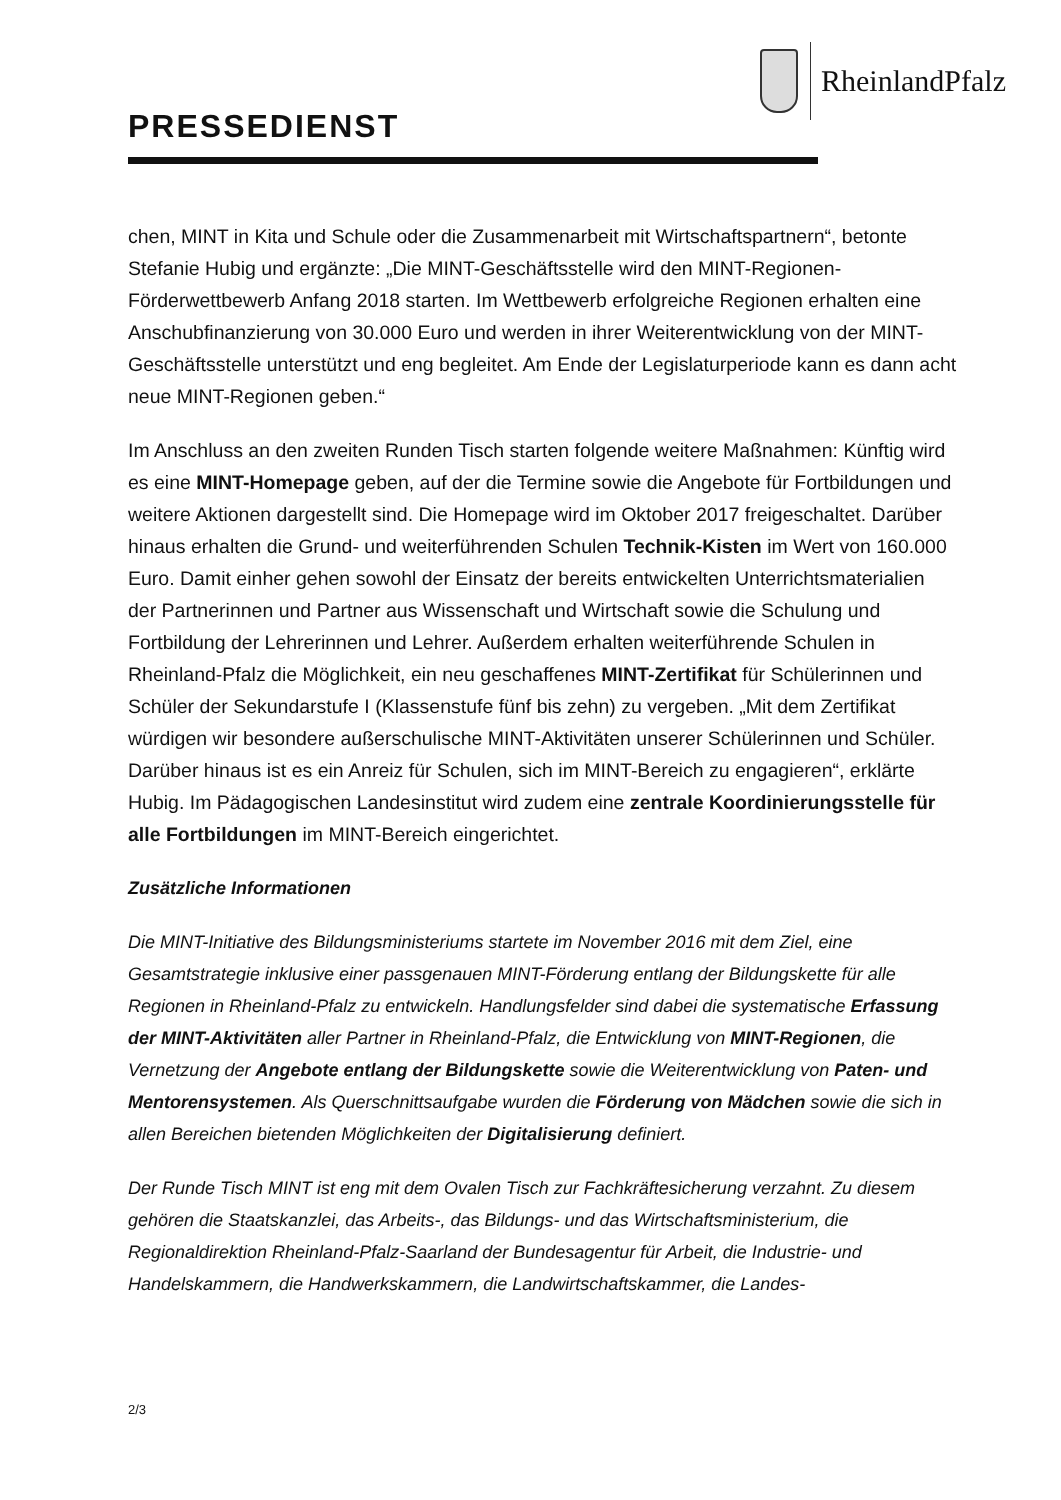RheinlandPfalz
PRESSEDIENST
chen, MINT in Kita und Schule oder die Zusammenarbeit mit Wirtschaftspartnern“, betonte Stefanie Hubig und ergänzte: „Die MINT-Geschäftsstelle wird den MINT-Regionen-Förderwettbewerb Anfang 2018 starten. Im Wettbewerb erfolgreiche Regionen erhalten eine Anschubfinanzierung von 30.000 Euro und werden in ihrer Weiterentwicklung von der MINT-Geschäftsstelle unterstützt und eng begleitet. Am Ende der Legislaturperiode kann es dann acht neue MINT-Regionen geben.“
Im Anschluss an den zweiten Runden Tisch starten folgende weitere Maßnahmen: Künftig wird es eine MINT-Homepage geben, auf der die Termine sowie die Angebote für Fortbildungen und weitere Aktionen dargestellt sind. Die Homepage wird im Oktober 2017 freigeschaltet. Darüber hinaus erhalten die Grund- und weiterführenden Schulen Technik-Kisten im Wert von 160.000 Euro. Damit einher gehen sowohl der Einsatz der bereits entwickelten Unterrichtsmaterialien der Partnerinnen und Partner aus Wissenschaft und Wirtschaft sowie die Schulung und Fortbildung der Lehrerinnen und Lehrer. Außerdem erhalten weiterführende Schulen in Rheinland-Pfalz die Möglichkeit, ein neu geschaffenes MINT-Zertifikat für Schülerinnen und Schüler der Sekundarstufe I (Klassenstufe fünf bis zehn) zu vergeben. „Mit dem Zertifikat würdigen wir besondere außerschulische MINT-Aktivitäten unserer Schülerinnen und Schüler. Darüber hinaus ist es ein Anreiz für Schulen, sich im MINT-Bereich zu engagieren“, erklärte Hubig. Im Pädagogischen Landesinstitut wird zudem eine zentrale Koordinierungsstelle für alle Fortbildungen im MINT-Bereich eingerichtet.
Zusätzliche Informationen
Die MINT-Initiative des Bildungsministeriums startete im November 2016 mit dem Ziel, eine Gesamtstrategie inklusive einer passgenauen MINT-Förderung entlang der Bildungskette für alle Regionen in Rheinland-Pfalz zu entwickeln. Handlungsfelder sind dabei die systematische Erfassung der MINT-Aktivitäten aller Partner in Rheinland-Pfalz, die Entwicklung von MINT-Regionen, die Vernetzung der Angebote entlang der Bildungskette sowie die Weiterentwicklung von Paten- und Mentorensystemen. Als Querschnittsaufgabe wurden die Förderung von Mädchen sowie die sich in allen Bereichen bietenden Möglichkeiten der Digitalisierung definiert.
Der Runde Tisch MINT ist eng mit dem Ovalen Tisch zur Fachkräftesicherung verzahnt. Zu diesem gehören die Staatskanzlei, das Arbeits-, das Bildungs- und das Wirtschaftsministerium, die Regionaldirektion Rheinland-Pfalz-Saarland der Bundesagentur für Arbeit, die Industrie- und Handelskammern, die Handwerkskammern, die Landwirtschaftskammer, die Landes-
2/3